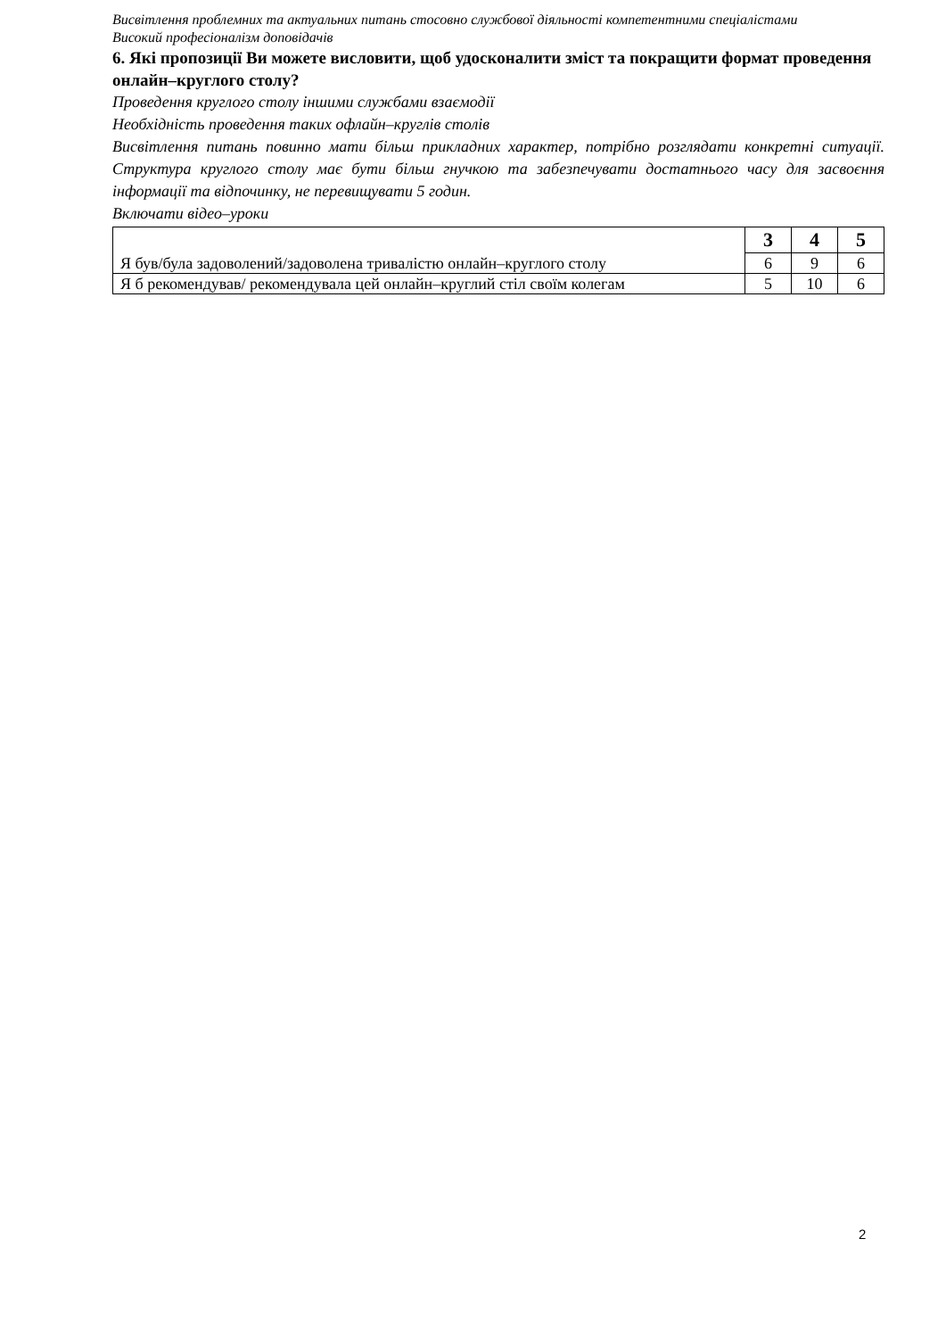Висвітлення проблемних та актуальних питань стосовно службової діяльності компетентними спеціалістами
Високий професіоналізм доповідачів
6. Які пропозиції Ви можете висловити, щоб удосконалити зміст та покращити формат проведення онлайн–круглого столу?
Проведення круглого столу іншими службами взаємодії
Необхідність проведення таких офлайн–круглів столів
Висвітлення питань повинно мати більш прикладних характер, потрібно розглядати конкретні ситуації. Структура круглого столу має бути більш гнучкою та забезпечувати достатнього часу для засвоєння інформації та відпочинку, не перевищувати 5 годин.
Включати відео–уроки
| Я був/була задоволений/задоволена тривалістю онлайн–круглого столу | 3 | 4 | 5 |
| | 6 | 9 | 6 |
| Я б рекомендував/ рекомендувала цей онлайн–круглий стіл своїм колегам | 5 | 10 | 6 |
2